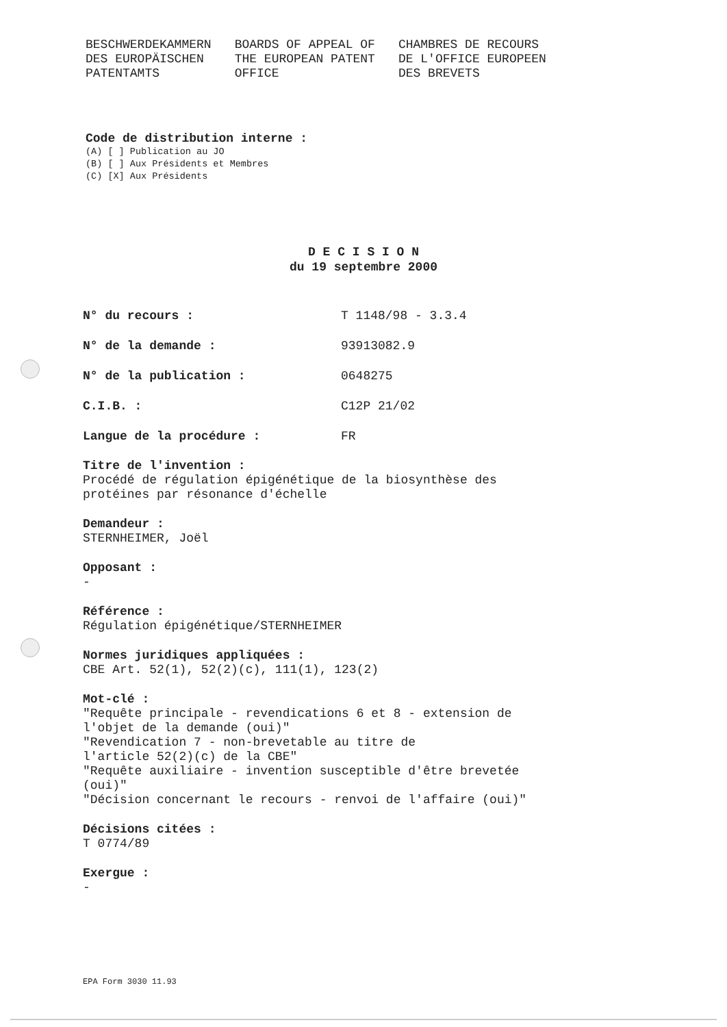BESCHWERDEKAMMERN
DES EUROPÄISCHEN
PATENTAMTS
BOARDS OF APPEAL OF
THE EUROPEAN PATENT
OFFICE
CHAMBRES DE RECOURS
DE L'OFFICE EUROPEEN
DES BREVETS
Code de distribution interne :
(A) [ ] Publication au JO
(B) [ ] Aux Présidents et Membres
(C) [X] Aux Présidents
D E C I S I O N
du 19 septembre 2000
N° du recours : T 1148/98 - 3.3.4
N° de la demande : 93913082.9
N° de la publication : 0648275
C.I.B. : C12P 21/02
Langue de la procédure : FR
Titre de l'invention :
Procédé de régulation épigénétique de la biosynthèse des
protéines par résonance d'échelle
Demandeur :
STERNHEIMER, Joël
Opposant :
-
Référence :
Régulation épigénétique/STERNHEIMER
Normes juridiques appliquées :
CBE Art. 52(1), 52(2)(c), 111(1), 123(2)
Mot-clé :
"Requête principale - revendications 6 et 8 - extension de
l'objet de la demande (oui)"
"Revendication 7 - non-brevetable au titre de
l'article 52(2)(c) de la CBE"
"Requête auxiliaire - invention susceptible d'être brevetée
(oui)"
"Décision concernant le recours - renvoi de l'affaire (oui)"
Décisions citées :
T 0774/89
Exergue :
-
EPA Form 3030 11.93